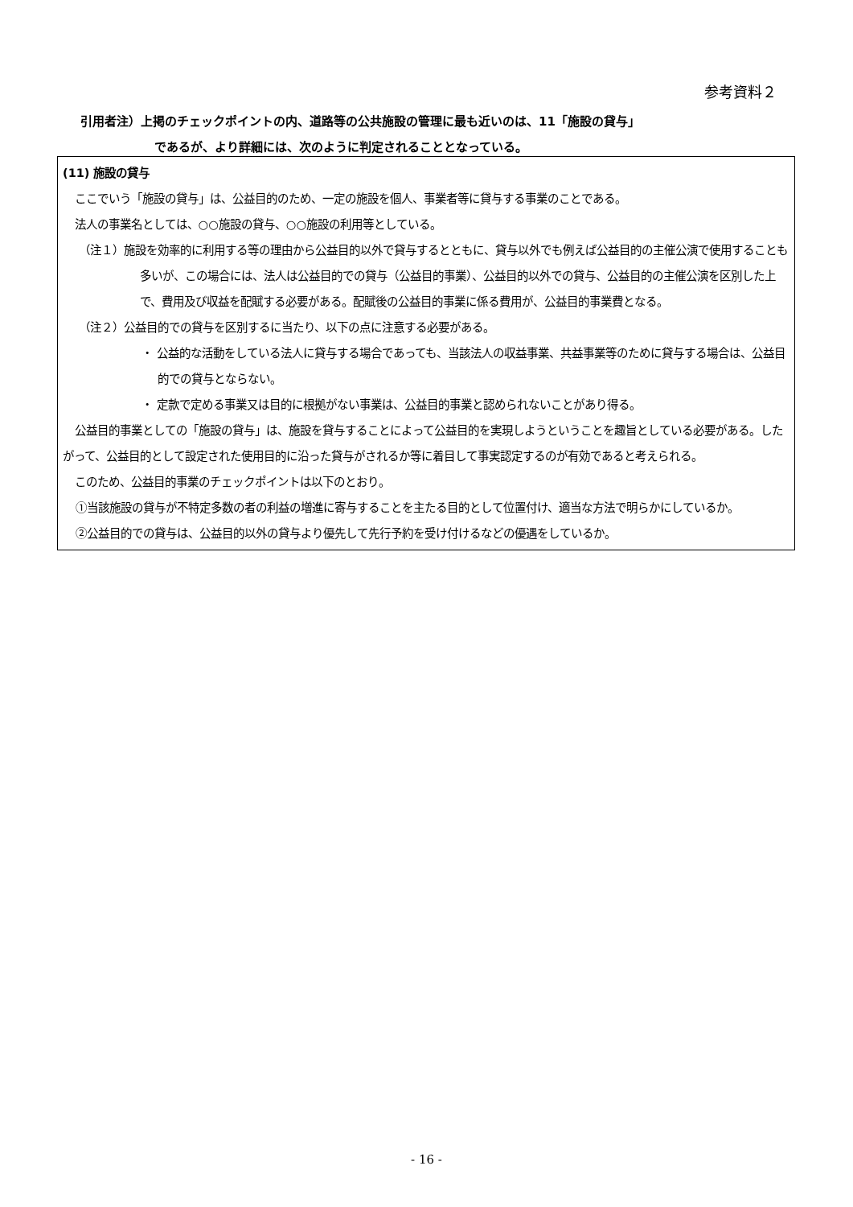参考資料２
引用者注）上掲のチェックポイントの内、道路等の公共施設の管理に最も近いのは、11「施設の貸与」
であるが、より詳細には、次のように判定されることとなっている。
(11) 施設の貸与
ここでいう「施設の貸与」は、公益目的のため、一定の施設を個人、事業者等に貸与する事業のことである。
法人の事業名としては、○○施設の貸与、○○施設の利用等としている。
（注１）施設を効率的に利用する等の理由から公益目的以外で貸与するとともに、貸与以外でも例えば公益目的の主催公演で使用することも多いが、この場合には、法人は公益目的での貸与（公益目的事業）、公益目的以外での貸与、公益目的の主催公演を区別した上で、費用及び収益を配賦する必要がある。配賦後の公益目的事業に係る費用が、公益目的事業費となる。
（注２）公益目的での貸与を区別するに当たり、以下の点に注意する必要がある。
・ 公益的な活動をしている法人に貸与する場合であっても、当該法人の収益事業、共益事業等のために貸与する場合は、公益目的での貸与とならない。
・ 定款で定める事業又は目的に根拠がない事業は、公益目的事業と認められないことがあり得る。
公益目的事業としての「施設の貸与」は、施設を貸与することによって公益目的を実現しようということを趣旨としている必要がある。したがって、公益目的として設定された使用目的に沿った貸与がされるか等に着目して事実認定するのが有効であると考えられる。
このため、公益目的事業のチェックポイントは以下のとおり。
①当該施設の貸与が不特定多数の者の利益の増進に寄与することを主たる目的として位置付け、適当な方法で明らかにしているか。
②公益目的での貸与は、公益目的以外の貸与より優先して先行予約を受け付けるなどの優遇をしているか。
- 16 -